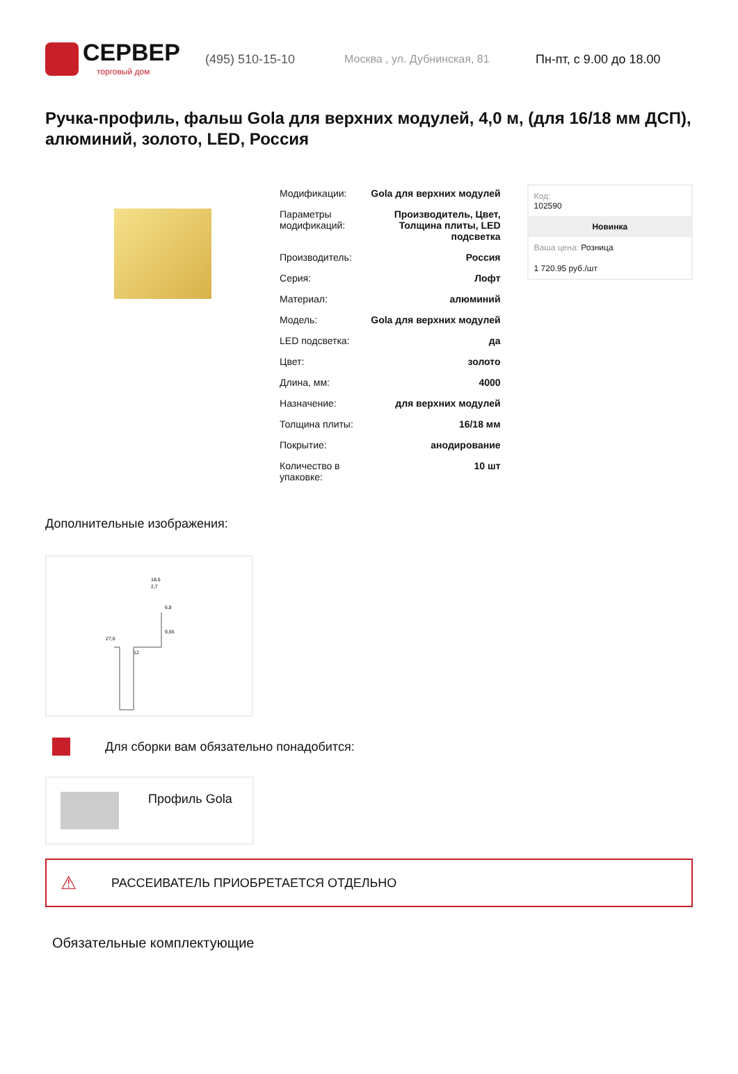СЕРВЕР
торговый дом
(495) 510-15-10 Москва , ул. Дубнинская, 81 Пн-пт, с 9.00 до 18.00
Ручка-профиль, фальш Gola для верхних модулей, 4,0 м, (для 16/18 мм ДСП), алюминий, золото, LED, Россия
| Модификации: | Gola для верхних модулей |
| Параметры модификаций: | Производитель, Цвет, Толщина плиты, LED подсветка |
| Производитель: | Россия |
| Серия: | Лофт |
| Материал: | алюминий |
| Модель: | Gola для верхних модулей |
| LED подсветка: | да |
| Цвет: | золото |
| Длина, мм: | 4000 |
| Назначение: | для верхних модулей |
| Толщина плиты: | 16/18 мм |
| Покрытие: | анодирование |
| Количество в упаковке: | 10 шт |
Код:
102590
Новинка
Ваша цена: Розница
1 720.95 руб./шт
Дополнительные изображения:
18,5
2,7
6,8
9,55
27,6
12
Для сборки вам обязательно понадобится:
Профиль Gola
⚠ РАССЕИВАТЕЛЬ ПРИОБРЕТАЕТСЯ ОТДЕЛЬНО
Обязательные комплектующие